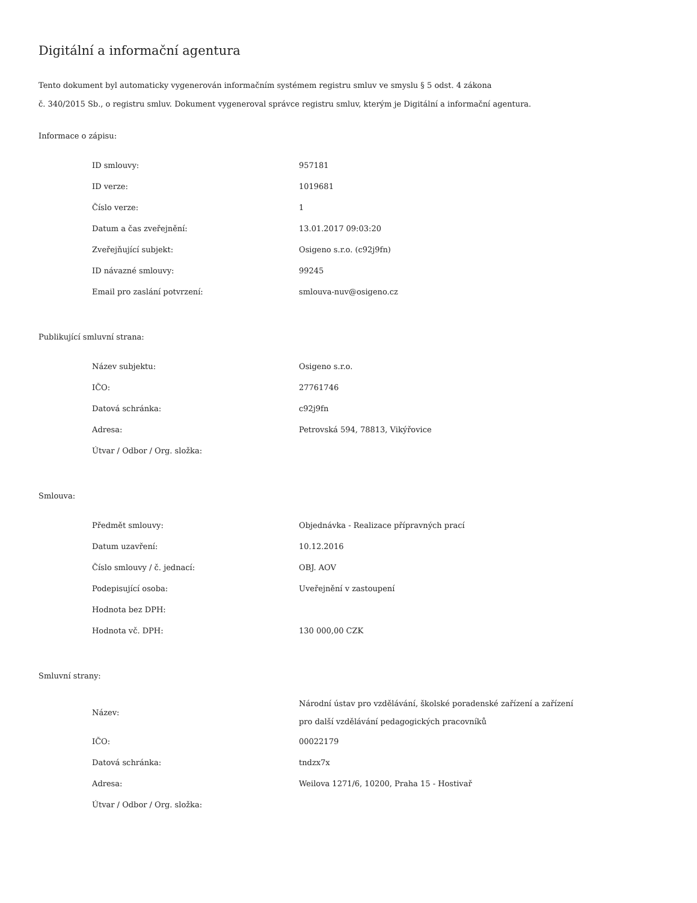Digitální a informační agentura
Tento dokument byl automaticky vygenerován informačním systémem registru smluv ve smyslu § 5 odst. 4 zákona
č. 340/2015 Sb., o registru smluv. Dokument vygeneroval správce registru smluv, kterým je Digitální a informační agentura.
Informace o zápisu:
| ID smlouvy: | 957181 |
| ID verze: | 1019681 |
| Číslo verze: | 1 |
| Datum a čas zveřejnění: | 13.01.2017 09:03:20 |
| Zveřejňující subjekt: | Osigeno s.r.o. (c92j9fn) |
| ID návazné smlouvy: | 99245 |
| Email pro zaslání potvrzení: | smlouva-nuv@osigeno.cz |
Publikující smluvní strana:
| Název subjektu: | Osigeno s.r.o. |
| IČO: | 27761746 |
| Datová schránka: | c92j9fn |
| Adresa: | Petrovská 594, 78813, Vikýřovice |
| Útvar / Odbor / Org. složka: | |
Smlouva:
| Předmět smlouvy: | Objednávka - Realizace přípravných prací |
| Datum uzavření: | 10.12.2016 |
| Číslo smlouvy / č. jednací: | OBJ. AOV |
| Podepisující osoba: | Uveřejnění v zastoupení |
| Hodnota bez DPH: | |
| Hodnota vč. DPH: | 130 000,00 CZK |
Smluvní strany:
| Název: | Národní ústav pro vzdělávání, školské poradenské zařízení a zařízení pro další vzdělávání pedagogických pracovníků |
| IČO: | 00022179 |
| Datová schránka: | tndzx7x |
| Adresa: | Weilova 1271/6, 10200, Praha 15 - Hostivař |
| Útvar / Odbor / Org. složka: | |